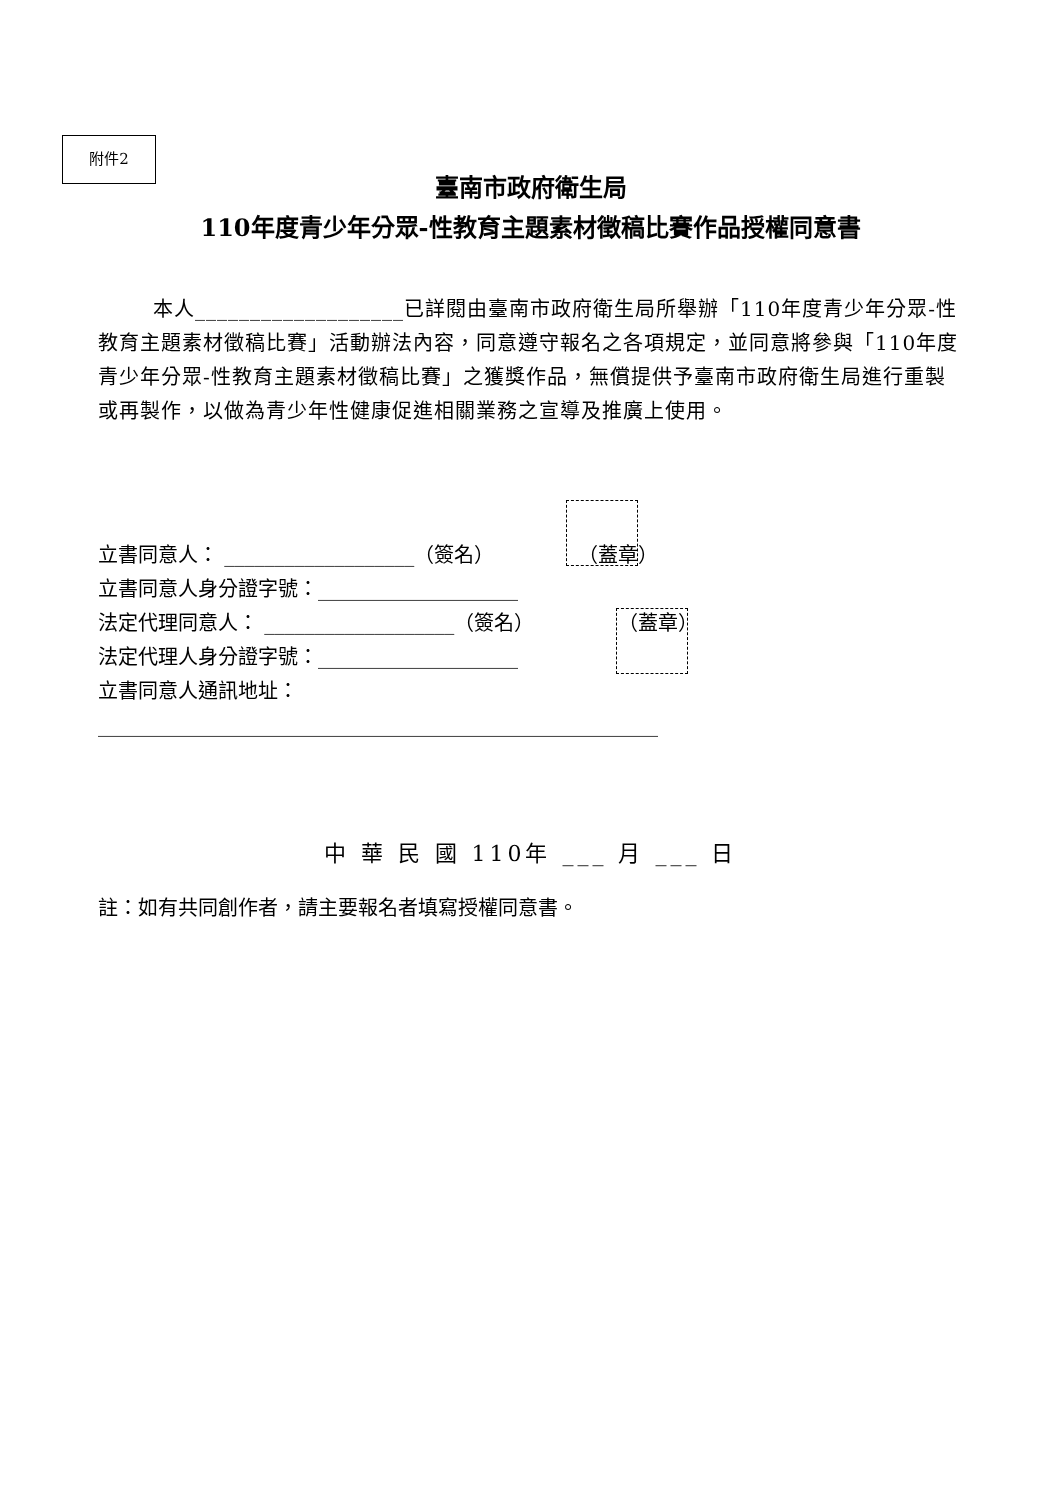附件2
臺南市政府衛生局
110年度青少年分眾-性教育主題素材徵稿比賽作品授權同意書
本人___________________已詳閱由臺南市政府衛生局所舉辦「110年度青少年分眾-性教育主題素材徵稿比賽」活動辦法內容，同意遵守報名之各項規定，並同意將參與「110年度青少年分眾-性教育主題素材徵稿比賽」之獲獎作品，無償提供予臺南市政府衛生局進行重製或再製作，以做為青少年性健康促進相關業務之宣導及推廣上使用。
立書同意人： ___________________（簽名） （蓋章）
立書同意人身分證字號：____________________
法定代理同意人： ___________________（簽名） （蓋章）
法定代理人身分證字號：____________________
立書同意人通訊地址：
________________________________________________________
中 華 民 國 110年 ___ 月 ___ 日
註：如有共同創作者，請主要報名者填寫授權同意書。